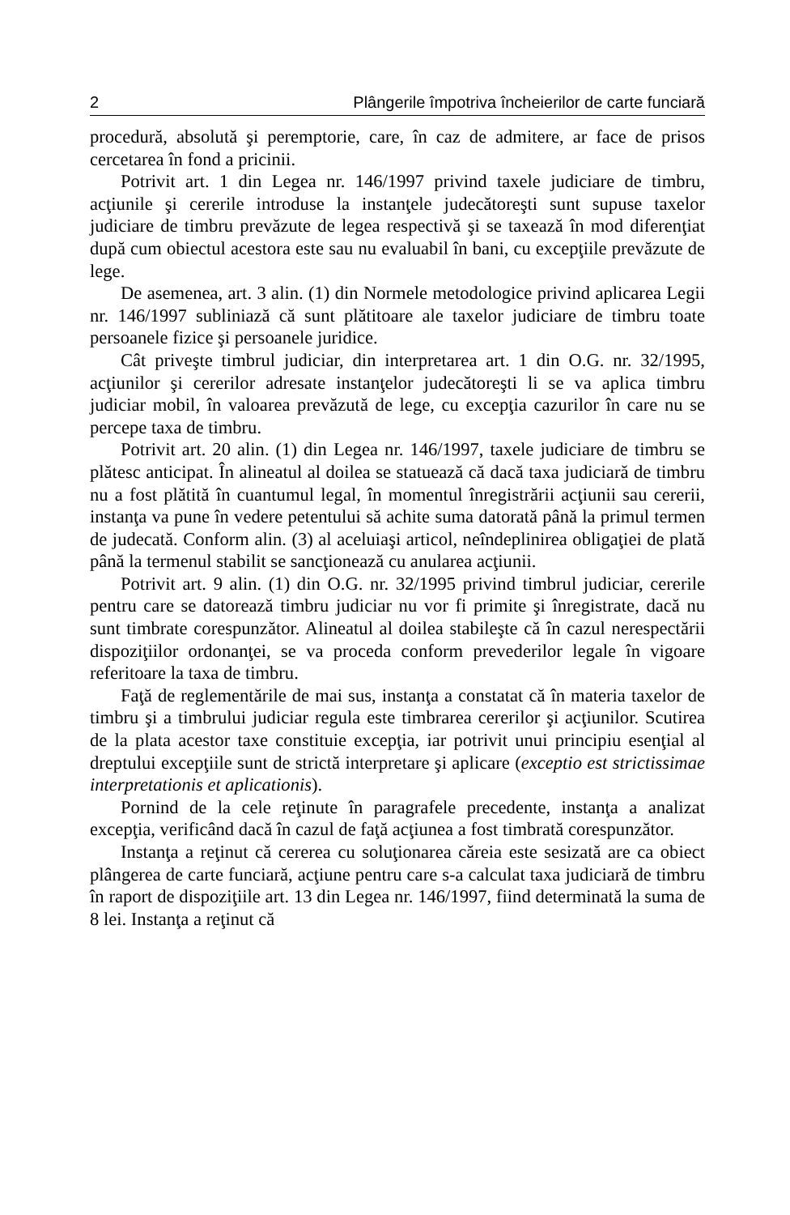2 Plângerile împotriva încheierilor de carte funciară
procedură, absolută şi peremptorie, care, în caz de admitere, ar face de prisos cercetarea în fond a pricinii.
Potrivit art. 1 din Legea nr. 146/1997 privind taxele judiciare de timbru, acţiunile şi cererile introduse la instanţele judecătoreşti sunt supuse taxelor judiciare de timbru prevăzute de legea respectivă şi se taxează în mod diferenţiat după cum obiectul acestora este sau nu evaluabil în bani, cu excepţiile prevăzute de lege.
De asemenea, art. 3 alin. (1) din Normele metodologice privind aplicarea Legii nr. 146/1997 subliniază că sunt plătitoare ale taxelor judiciare de timbru toate persoanele fizice şi persoanele juridice.
Cât priveşte timbrul judiciar, din interpretarea art. 1 din O.G. nr. 32/1995, acţiunilor şi cererilor adresate instanţelor judecătoreşti li se va aplica timbru judiciar mobil, în valoarea prevăzută de lege, cu excepţia cazurilor în care nu se percepe taxa de timbru.
Potrivit art. 20 alin. (1) din Legea nr. 146/1997, taxele judiciare de timbru se plătesc anticipat. În alineatul al doilea se statuează că dacă taxa judiciară de timbru nu a fost plătită în cuantumul legal, în momentul înregistrării acţiunii sau cererii, instanţa va pune în vedere petentului să achite suma datorată până la primul termen de judecată. Conform alin. (3) al aceluiaşi articol, neîndeplinirea obligaţiei de plată până la termenul stabilit se sancţionează cu anularea acţiunii.
Potrivit art. 9 alin. (1) din O.G. nr. 32/1995 privind timbrul judiciar, cererile pentru care se datorează timbru judiciar nu vor fi primite şi înregistrate, dacă nu sunt timbrate corespunzător. Alineatul al doilea stabileşte că în cazul nerespectării dispoziţiilor ordonanţei, se va proceda conform prevederilor legale în vigoare referitoare la taxa de timbru.
Faţă de reglementările de mai sus, instanţa a constatat că în materia taxelor de timbru şi a timbrului judiciar regula este timbrarea cererilor şi acţiunilor. Scutirea de la plata acestor taxe constituie excepţia, iar potrivit unui principiu esenţial al dreptului excepţiile sunt de strictă interpretare şi aplicare (exceptio est strictissimae interpretationis et aplicationis).
Pornind de la cele reţinute în paragrafele precedente, instanţa a analizat excepţia, verificând dacă în cazul de faţă acţiunea a fost timbrată corespunzător.
Instanţa a reţinut că cererea cu soluţionarea căreia este sesizată are ca obiect plângerea de carte funciară, acţiune pentru care s-a calculat taxa judiciară de timbru în raport de dispoziţiile art. 13 din Legea nr. 146/1997, fiind determinată la suma de 8 lei. Instanţa a reţinut că